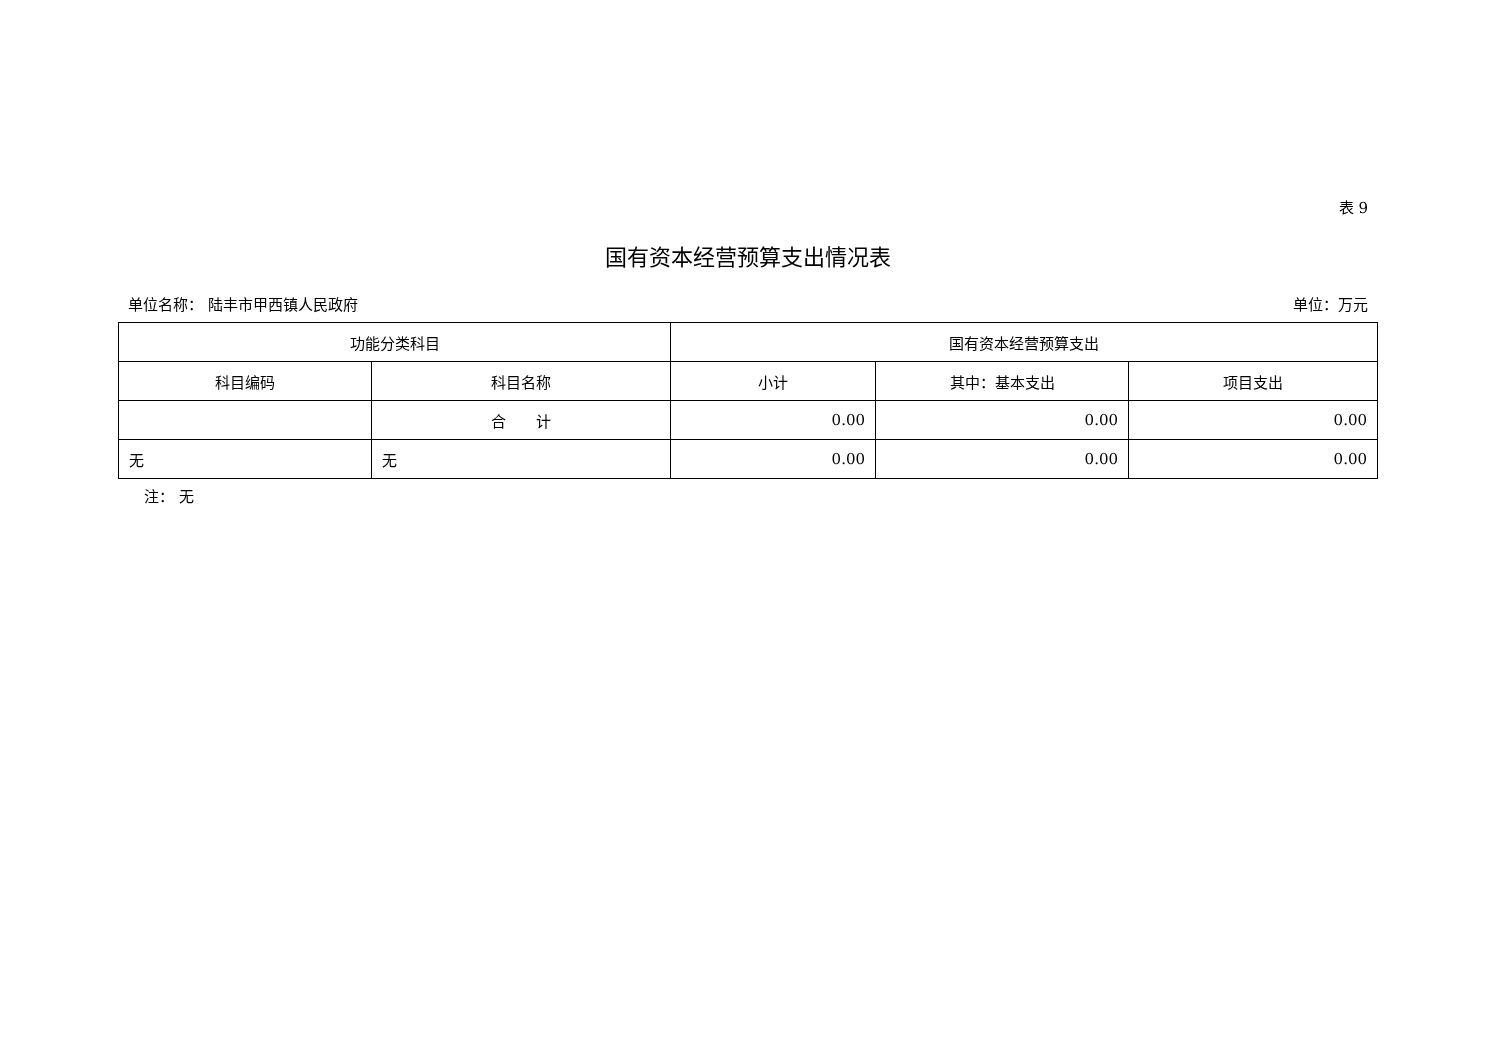表 9
国有资本经营预算支出情况表
单位名称： 陆丰市甲西镇人民政府 单位：万元
| 功能分类科目 | | 国有资本经营预算支出 | | |
| --- | --- | --- | --- | --- |
| 科目编码 | 科目名称 | 小计 | 其中：基本支出 | 项目支出 |
| | 合 计 | 0.00 | 0.00 | 0.00 |
| 无 | 无 | 0.00 | 0.00 | 0.00 |
注： 无